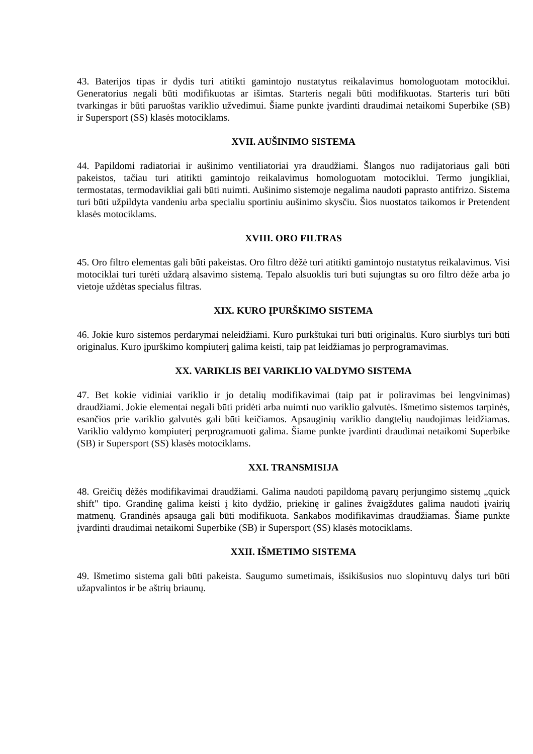43. Baterijos tipas ir dydis turi atitikti gamintojo nustatytus reikalavimus homologuotam motociklui. Generatorius negali būti modifikuotas ar išimtas. Starteris negali būti modifikuotas. Starteris turi būti tvarkingas ir būti paruoštas variklio užvedimui. Šiame punkte įvardinti draudimai netaikomi Superbike (SB) ir Supersport (SS) klasės motociklams.
XVII. AUŠINIMO SISTEMA
44. Papildomi radiatoriai ir aušinimo ventiliatoriai yra draudžiami. Šlangos nuo radijatoriaus gali būti pakeistos, tačiau turi atitikti gamintojo reikalavimus homologuotam motociklui. Termo jungikliai, termostatas, termodavikliai gali būti nuimti. Aušinimo sistemoje negalima naudoti paprasto antifrizo. Sistema turi būti užpildyta vandeniu arba specialiu sportiniu aušinimo skysčiu. Šios nuostatos taikomos ir Pretendent klasės motociklams.
XVIII. ORO FILTRAS
45. Oro filtro elementas gali būti pakeistas. Oro filtro dėžė turi atitikti gamintojo nustatytus reikalavimus. Visi motociklai turi turėti uždarą alsavimo sistemą. Tepalo alsuoklis turi buti sujungtas su oro filtro dėže arba jo vietoje uždėtas specialus filtras.
XIX. KURO ĮPURŠKIMO SISTEMA
46. Jokie kuro sistemos perdarymai neleidžiami. Kuro purkštukai turi būti originalūs. Kuro siurblys turi būti originalus. Kuro įpurškimo kompiuterį galima keisti, taip pat leidžiamas jo perprogramavimas.
XX. VARIKLIS BEI VARIKLIO VALDYMO SISTEMA
47. Bet kokie vidiniai variklio ir jo detalių modifikavimai (taip pat ir poliravimas bei lengvinimas) draudžiami. Jokie elementai negali būti pridėti arba nuimti nuo variklio galvutės. Išmetimo sistemos tarpinės, esančios prie variklio galvutės gali būti keičiamos. Apsauginių variklio dangtelių naudojimas leidžiamas. Variklio valdymo kompiuterį perprogramuoti galima. Šiame punkte įvardinti draudimai netaikomi Superbike (SB) ir Supersport (SS) klasės motociklams.
XXI. TRANSMISIJA
48. Greičių dėžės modifikavimai draudžiami. Galima naudoti papildomą pavarų perjungimo sistemų „quick shift" tipo. Grandinę galima keisti į kito dydžio, priekinę ir galines žvaigždutes galima naudoti įvairių matmenų. Grandinės apsauga gali būti modifikuota. Sankabos modifikavimas draudžiamas. Šiame punkte įvardinti draudimai netaikomi Superbike (SB) ir Supersport (SS) klasės motociklams.
XXII. IŠMETIMO SISTEMA
49. Išmetimo sistema gali būti pakeista. Saugumo sumetimais, išsikišusios nuo slopintuvų dalys turi būti užapvalintos ir be aštrių briaunų.